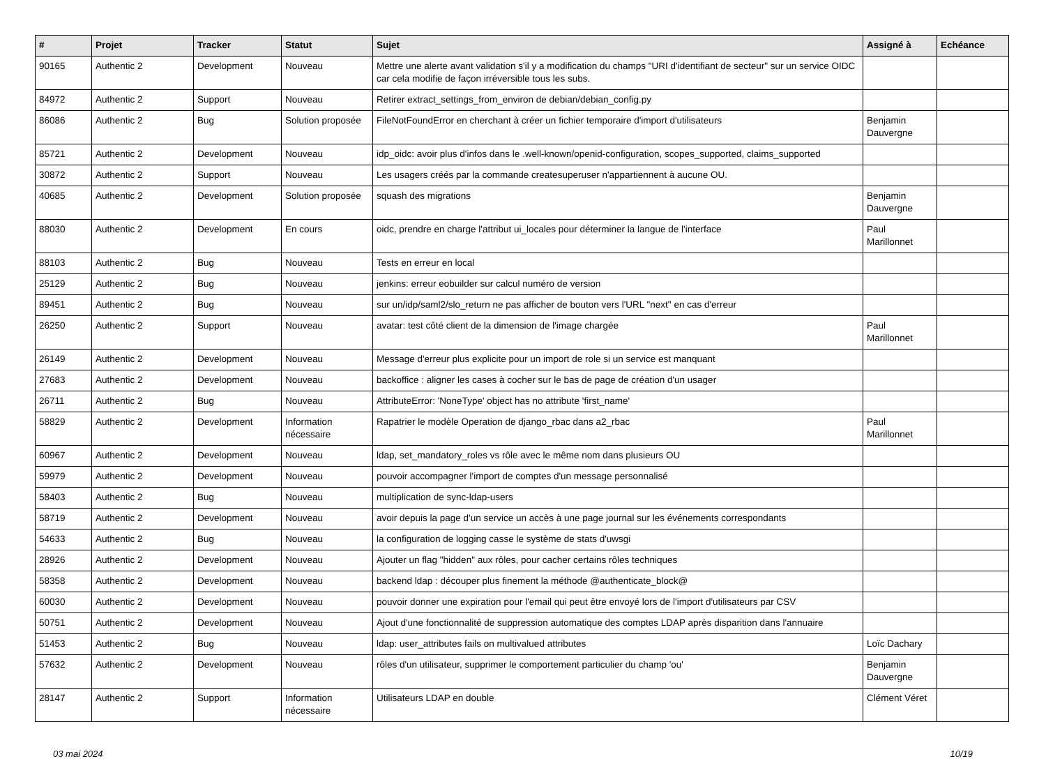| # | Projet | Tracker | Statut | Sujet | Assigné à | Echéance |
| --- | --- | --- | --- | --- | --- | --- |
| 90165 | Authentic 2 | Development | Nouveau | Mettre une alerte avant validation s'il y a modification du champs "URI d'identifiant de secteur" sur un service OIDC car cela modifie de façon irréversible tous les subs. | | |
| 84972 | Authentic 2 | Support | Nouveau | Retirer extract_settings_from_environ de debian/debian_config.py | | |
| 86086 | Authentic 2 | Bug | Solution proposée | FileNotFoundError en cherchant à créer un fichier temporaire d'import d'utilisateurs | Benjamin Dauvergne | |
| 85721 | Authentic 2 | Development | Nouveau | idp_oidc: avoir plus d'infos dans le .well-known/openid-configuration, scopes_supported, claims_supported | | |
| 30872 | Authentic 2 | Support | Nouveau | Les usagers créés par la commande createsuperuser n'appartiennent à aucune OU. | | |
| 40685 | Authentic 2 | Development | Solution proposée | squash des migrations | Benjamin Dauvergne | |
| 88030 | Authentic 2 | Development | En cours | oidc, prendre en charge l'attribut ui_locales pour déterminer la langue de l'interface | Paul Marillonnet | |
| 88103 | Authentic 2 | Bug | Nouveau | Tests en erreur en local | | |
| 25129 | Authentic 2 | Bug | Nouveau | jenkins: erreur eobuilder sur calcul numéro de version | | |
| 89451 | Authentic 2 | Bug | Nouveau | sur un/idp/saml2/slo_return ne pas afficher de bouton vers l'URL "next" en cas d'erreur | | |
| 26250 | Authentic 2 | Support | Nouveau | avatar: test côté client de la dimension de l'image chargée | Paul Marillonnet | |
| 26149 | Authentic 2 | Development | Nouveau | Message d'erreur plus explicite pour un import de role si un service est manquant | | |
| 27683 | Authentic 2 | Development | Nouveau | backoffice : aligner les cases à cocher sur le bas de page de création d'un usager | | |
| 26711 | Authentic 2 | Bug | Nouveau | AttributeError: 'NoneType' object has no attribute 'first_name' | | |
| 58829 | Authentic 2 | Development | Information nécessaire | Rapatrier le modèle Operation de django_rbac dans a2_rbac | Paul Marillonnet | |
| 60967 | Authentic 2 | Development | Nouveau | ldap, set_mandatory_roles vs rôle avec le même nom dans plusieurs OU | | |
| 59979 | Authentic 2 | Development | Nouveau | pouvoir accompagner l'import de comptes d'un message personnalisé | | |
| 58403 | Authentic 2 | Bug | Nouveau | multiplication de sync-ldap-users | | |
| 58719 | Authentic 2 | Development | Nouveau | avoir depuis la page d'un service un accès à une page journal sur les événements correspondants | | |
| 54633 | Authentic 2 | Bug | Nouveau | la configuration de logging casse le système de stats d'uwsgi | | |
| 28926 | Authentic 2 | Development | Nouveau | Ajouter un flag "hidden" aux rôles, pour cacher certains rôles techniques | | |
| 58358 | Authentic 2 | Development | Nouveau | backend ldap : découper plus finement la méthode @authenticate_block@ | | |
| 60030 | Authentic 2 | Development | Nouveau | pouvoir donner une expiration pour l'email qui peut être envoyé lors de l'import d'utilisateurs par CSV | | |
| 50751 | Authentic 2 | Development | Nouveau | Ajout d'une fonctionnalité de suppression automatique des comptes LDAP après disparition dans l'annuaire | | |
| 51453 | Authentic 2 | Bug | Nouveau | ldap: user_attributes fails on multivalued attributes | Loïc Dachary | |
| 57632 | Authentic 2 | Development | Nouveau | rôles d'un utilisateur, supprimer le comportement particulier du champ 'ou' | Benjamin Dauvergne | |
| 28147 | Authentic 2 | Support | Information nécessaire | Utilisateurs LDAP en double | Clément Véret | |
03 mai 2024 10/19